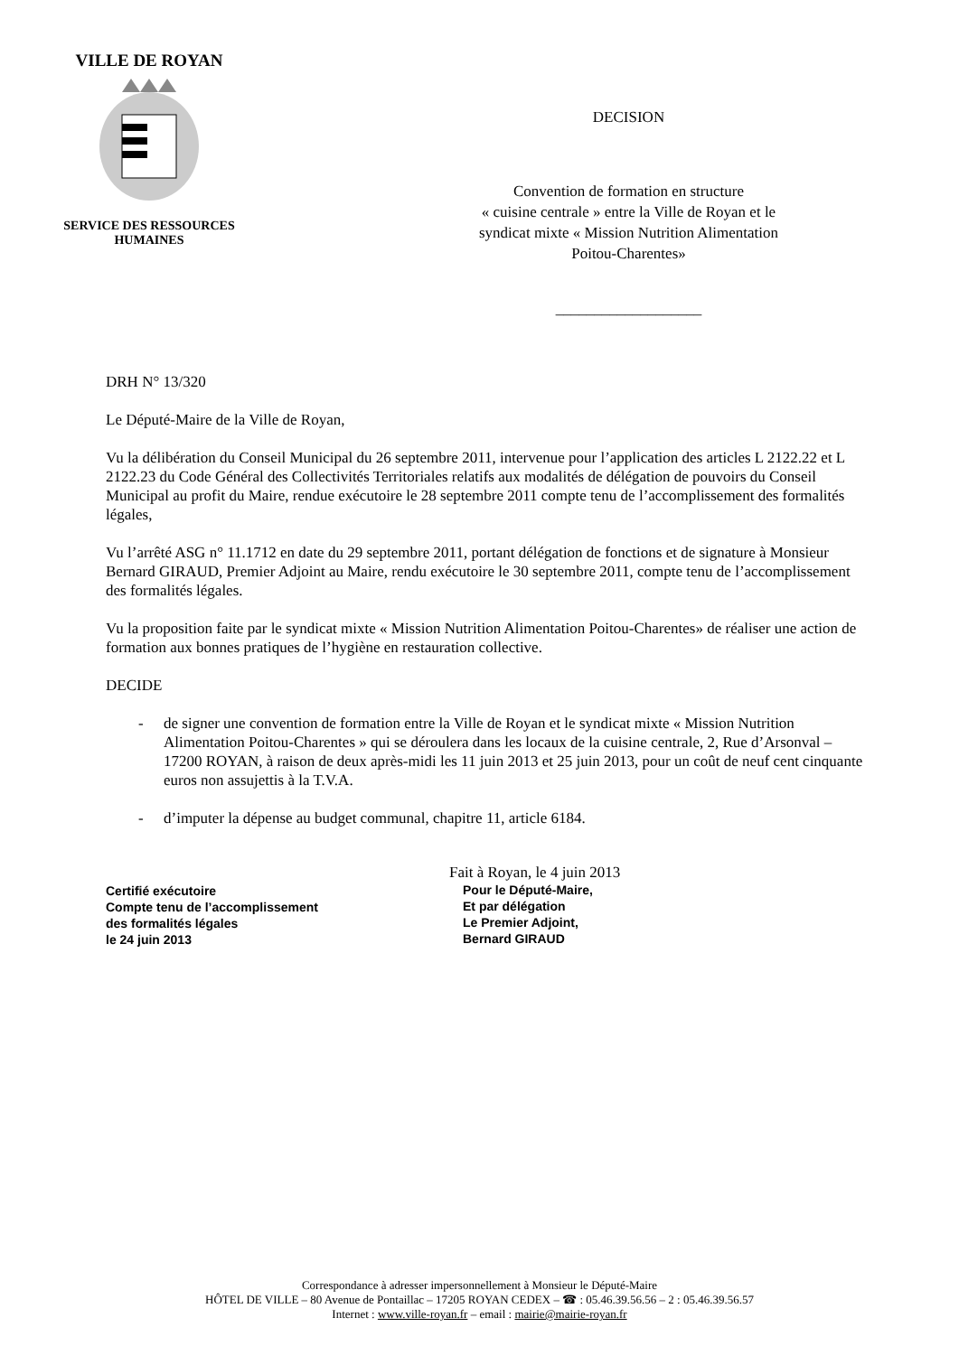VILLE DE ROYAN
SERVICE DES RESSOURCES
HUMAINES
DECISION
Convention de formation en structure
« cuisine centrale » entre la Ville de Royan et le
syndicat mixte « Mission Nutrition Alimentation
Poitou-Charentes»
___________________
DRH N° 13/320
Le Député-Maire de la Ville de Royan,
Vu la délibération du Conseil Municipal du 26 septembre 2011, intervenue pour l’application des articles L 2122.22 et L 2122.23 du Code Général des Collectivités Territoriales relatifs aux modalités de délégation de pouvoirs du Conseil Municipal au profit du Maire, rendue exécutoire le 28 septembre 2011 compte tenu de l’accomplissement des formalités légales,
Vu l’arrêté ASG n° 11.1712 en date du 29 septembre 2011, portant délégation de fonctions et de signature à Monsieur Bernard GIRAUD, Premier Adjoint au Maire, rendu exécutoire le 30 septembre 2011, compte tenu de l’accomplissement des formalités légales.
Vu la proposition faite par le syndicat mixte « Mission Nutrition Alimentation Poitou-Charentes» de réaliser une action de formation aux bonnes pratiques de l’hygiène en restauration collective.
DECIDE
- de signer une convention de formation entre la Ville de Royan et le syndicat mixte « Mission Nutrition Alimentation Poitou-Charentes » qui se déroulera dans les locaux de la cuisine centrale, 2, Rue d’Arsonval – 17200 ROYAN, à raison de deux après-midi les 11 juin 2013 et 25 juin 2013, pour un coût de neuf cent cinquante euros non assujettis à la T.V.A.
- d’imputer la dépense au budget communal, chapitre 11, article 6184.
Certifié exécutoire
Compte tenu de l’accomplissement
des formalités légales
le 24 juin 2013
Fait à Royan, le 4 juin 2013
Pour le Député-Maire,
Et par délégation
Le Premier Adjoint,
Bernard GIRAUD
Correspondance à adresser impersonnellement à Monsieur le Député-Maire
HÔTEL DE VILLE – 80 Avenue de Pontaillac – 17205 ROYAN CEDEX – ☎ : 05.46.39.56.56 – 2 : 05.46.39.56.57
Internet : www.ville-royan.fr – email : mairie@mairie-royan.fr